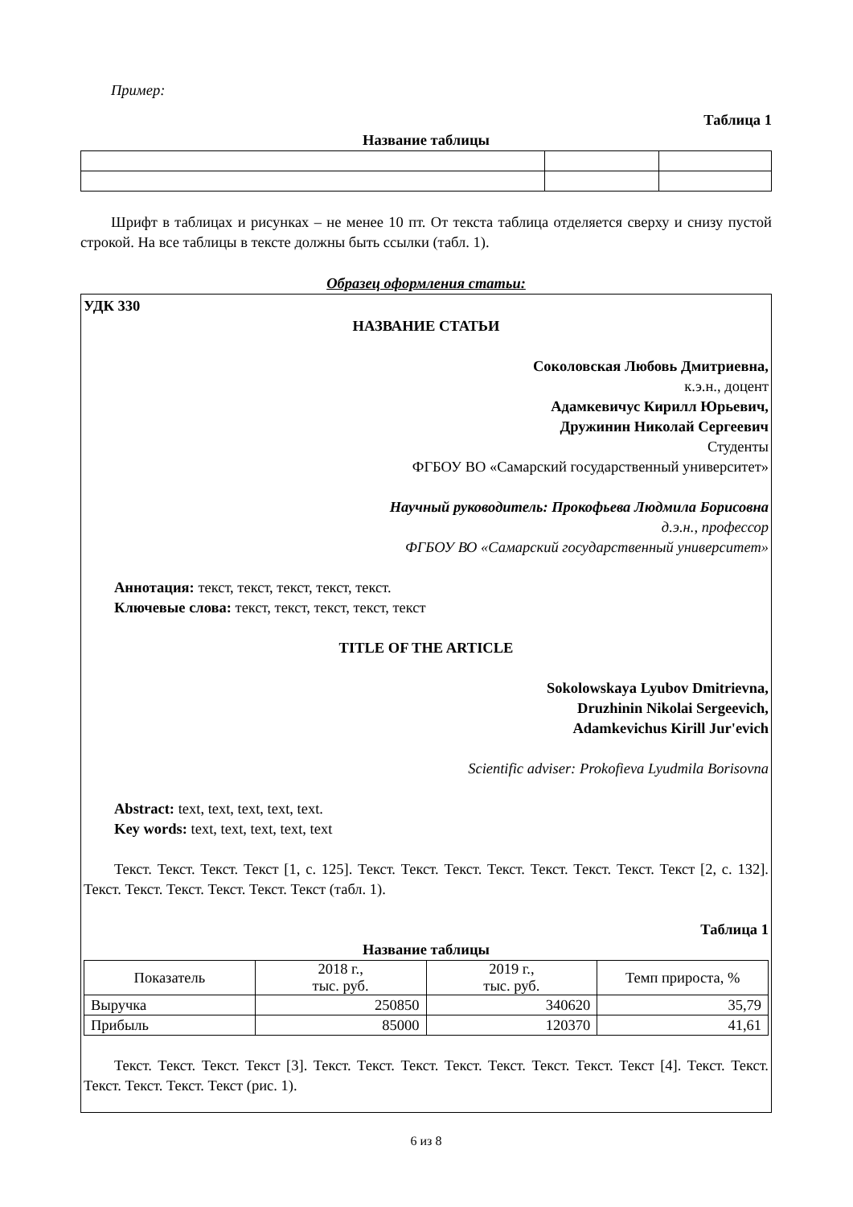Пример:
Таблица 1
Название таблицы
Шрифт в таблицах и рисунках – не менее 10 пт. От текста таблица отделяется сверху и снизу пустой строкой. На все таблицы в тексте должны быть ссылки (табл. 1).
Образец оформления статьи:
УДК 330
НАЗВАНИЕ СТАТЬИ
Соколовская Любовь Дмитриевна,
к.э.н., доцент
Адамкевичус Кирилл Юрьевич,
Дружинин Николай Сергеевич
Студенты
ФГБОУ ВО «Самарский государственный университет»
Научный руководитель: Прокофьева Людмила Борисовна
д.э.н., профессор
ФГБОУ ВО «Самарский государственный университет»
Аннотация: текст, текст, текст, текст, текст.
Ключевые слова: текст, текст, текст, текст, текст
TITLE OF THE ARTICLE
Sokolowskaya Lyubov Dmitrievna,
Druzhinin Nikolai Sergeevich,
Adamkevichus Kirill Jur'evich
Scientific adviser: Prokofieva Lyudmila Borisovna
Abstract: text, text, text, text, text.
Key words: text, text, text, text, text
Текст. Текст. Текст. Текст [1, с. 125]. Текст. Текст. Текст. Текст. Текст. Текст. Текст. Текст [2, с. 132]. Текст. Текст. Текст. Текст. Текст. Текст (табл. 1).
Таблица 1
Название таблицы
| Показатель | 2018 г., тыс. руб. | 2019 г., тыс. руб. | Темп прироста, % |
| Выручка | 250850 | 340620 | 35,79 |
| Прибыль | 85000 | 120370 | 41,61 |
Текст. Текст. Текст. Текст [3]. Текст. Текст. Текст. Текст. Текст. Текст. Текст. Текст [4]. Текст. Текст. Текст. Текст. Текст. Текст (рис. 1).
6 из 8